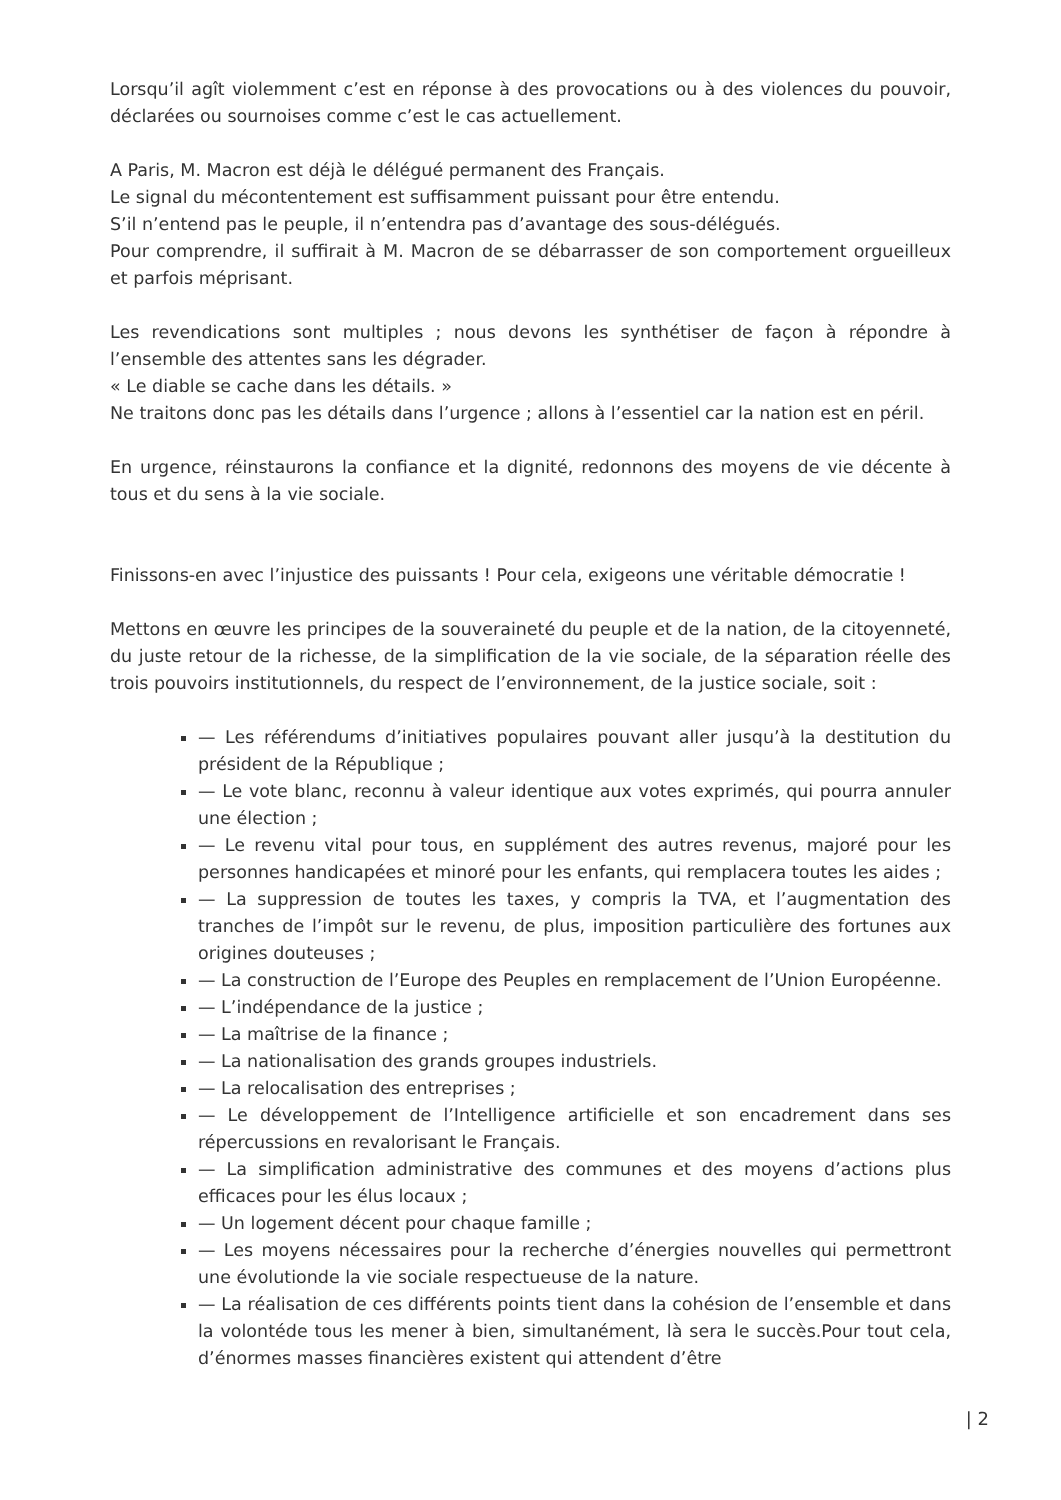Lorsqu’il agît violemment c’est en réponse à des provocations ou à des violences du pouvoir, déclarées ou sournoises comme c’est le cas actuellement.
A Paris, M. Macron est déjà le délégué permanent des Français.
Le signal du mécontentement est suffisamment puissant pour être entendu.
S’il n’entend pas le peuple, il n’entendra pas d’avantage des sous-délégués.
Pour comprendre, il suffirait à M. Macron de se débarrasser de son comportement orgueilleux et parfois méprisant.
Les revendications sont multiples ; nous devons les synthétiser de façon à répondre à l’ensemble des attentes sans les dégrader.
« Le diable se cache dans les détails. »
Ne traitons donc pas les détails dans l’urgence ; allons à l’essentiel car la nation est en péril.
En urgence, réinstaurons la confiance et la dignité, redonnons des moyens de vie décente à tous et du sens à la vie sociale.
Finissons-en avec l’injustice des puissants ! Pour cela, exigeons une véritable démocratie !
Mettons en œuvre les principes de la souveraineté du peuple et de la nation, de la citoyenneté, du juste retour de la richesse, de la simplification de la vie sociale, de la séparation réelle des trois pouvoirs institutionnels, du respect de l’environnement, de la justice sociale, soit :
— Les référendums d’initiatives populaires pouvant aller jusqu’à la destitution du président de la République ;
— Le vote blanc, reconnu à valeur identique aux votes exprimés, qui pourra annuler une élection ;
— Le revenu vital pour tous, en supplément des autres revenus, majoré pour les personnes handicapées et minoré pour les enfants, qui remplacera toutes les aides ;
— La suppression de toutes les taxes, y compris la TVA, et l’augmentation des tranches de l’impôt sur le revenu, de plus, imposition particulière des fortunes aux origines douteuses ;
— La construction de l’Europe des Peuples en remplacement de l’Union Européenne.
— L’indépendance de la justice ;
— La maîtrise de la finance ;
— La nationalisation des grands groupes industriels.
— La relocalisation des entreprises ;
— Le développement de l’Intelligence artificielle et son encadrement dans ses répercussions en revalorisant le Français.
— La simplification administrative des communes et des moyens d’actions plus efficaces pour les élus locaux ;
— Un logement décent pour chaque famille ;
— Les moyens nécessaires pour la recherche d’énergies nouvelles qui permettront une évolutionde la vie sociale respectueuse de la nature.
— La réalisation de ces différents points tient dans la cohésion de l’ensemble et dans la volontéde tous les mener à bien, simultanément, là sera le succès.Pour tout cela, d’énormes masses financières existent qui attendent d’être
| 2